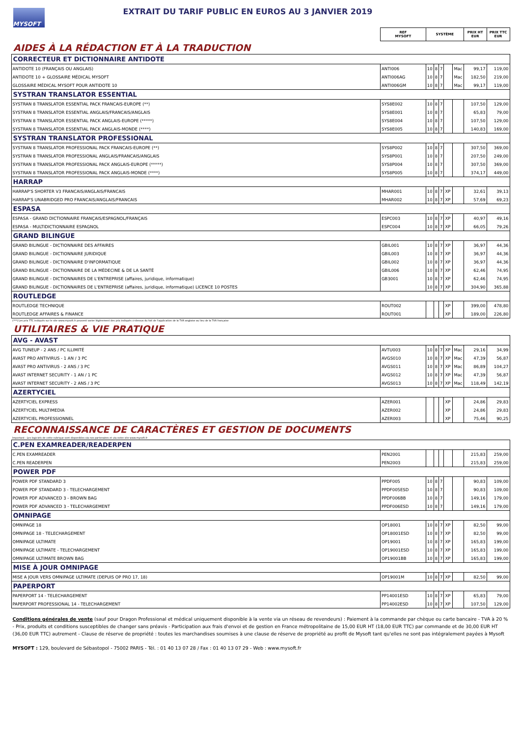MYSOFT
EXTRAIT DU TARIF PUBLIC EN EUROS AU 3 JANVIER 2019
| | REF MYSOFT | SYSTÈME | | | | | PRIX HT EUR | PRIX TTC EUR |
| AIDES À LA RÉDACTION ET À LA TRADUCTION | | | | | | | | |
| CORRECTEUR ET DICTIONNAIRE ANTIDOTE | | | | | | | | |
| ANTIDOTE 10 (FRANÇAIS OU ANGLAIS) | ANTI006 | 10 | 8 | 7 | | Mac | 99,17 | 119,00 |
| ANTIDOTE 10 + GLOSSAIRE MÉDICAL MYSOFT | ANTI006AG | 10 | 8 | 7 | | Mac | 182,50 | 219,00 |
| GLOSSAIRE MÉDICAL MYSOFT POUR ANTIDOTE 10 | ANTI006GM | 10 | 8 | 7 | | Mac | 99,17 | 119,00 |
| SYSTRAN TRANSLATOR ESSENTIAL | | | | | | | | |
| SYSTRAN 8 TRANSLATOR ESSENTIAL PACK FRANCAIS-EUROPE (**) | SYS8E002 | 10 | 8 | 7 | | | 107,50 | 129,00 |
| SYSTRAN 8 TRANSLATOR ESSENTIAL ANGLAIS/FRANCAIS/ANGLAIS | SYS8E001 | 10 | 8 | 7 | | | 65,83 | 79,00 |
| SYSTRAN 8 TRANSLATOR ESSENTIAL PACK ANGLAIS-EUROPE (*****) | SYS8E004 | 10 | 8 | 7 | | | 107,50 | 129,00 |
| SYSTRAN 8 TRANSLATOR ESSENTIAL PACK ANGLAIS-MONDE (****) | SYS8E005 | 10 | 8 | 7 | | | 140,83 | 169,00 |
| SYSTRAN TRANSLATOR PROFESSIONAL | | | | | | | | |
| SYSTRAN 8 TRANSLATOR PROFESSIONAL PACK FRANCAIS-EUROPE (**) | SYS8P002 | 10 | 8 | 7 | | | 307,50 | 369,00 |
| SYSTRAN 8 TRANSLATOR PROFESSIONAL ANGLAIS/FRANCAIS/ANGLAIS | SYS8P001 | 10 | 8 | 7 | | | 207,50 | 249,00 |
| SYSTRAN 8 TRANSLATOR PROFESSIONAL PACK ANGLAIS-EUROPE (*****) | SYS8P004 | 10 | 8 | 7 | | | 307,50 | 369,00 |
| SYSTRAN 8 TRANSLATOR PROFESSIONAL PACK ANGLAIS-MONDE (****) | SYS8P005 | 10 | 8 | 7 | | | 374,17 | 449,00 |
| HARRAP | | | | | | | | |
| HARRAP'S SHORTER V3 FRANCAIS/ANGLAIS/FRANCAIS | MHAR001 | 10 | 8 | 7 | XP | | 32,61 | 39,13 |
| HARRAP'S UNABRIDGED PRO FRANCAIS/ANGLAIS/FRANCAIS | MHAR002 | 10 | 8 | 7 | XP | | 57,69 | 69,23 |
| ESPASA | | | | | | | | |
| ESPASA - GRAND DICTIONNAIRE FRANÇAIS/ESPAGNOL/FRANÇAIS | ESPC003 | 10 | 8 | 7 | XP | | 40,97 | 49,16 |
| ESPASA - MULTIDICTIONNAIRE ESPAGNOL | ESPC004 | 10 | 8 | 7 | XP | | 66,05 | 79,26 |
| GRAND BILINGUE | | | | | | | | |
| GRAND BILINGUE - DICTIONNAIRE DES AFFAIRES | GBIL001 | 10 | 8 | 7 | XP | | 36,97 | 44,36 |
| GRAND BILINGUE - DICTIONNAIRE JURIDIQUE | GBIL003 | 10 | 8 | 7 | XP | | 36,97 | 44,36 |
| GRAND BILINGUE - DICTIONNAIRE D'INFORMATIQUE | GBIL002 | 10 | 8 | 7 | XP | | 36,97 | 44,36 |
| GRAND BILINGUE - DICTIONNAIRE DE LA MÉDECINE & DE LA SANTÉ | GBIL006 | 10 | 8 | 7 | XP | | 62,46 | 74,95 |
| GRAND BILINGUE - DICTIONNAIRES DE L'ENTREPRISE (affaires, juridique, informatique) | GB3001 | 10 | 8 | 7 | XP | | 62,46 | 74,95 |
| GRAND BILINGUE - DICTIONNAIRES DE L'ENTREPRISE (affaires, juridique, informatique) LICENCE 10 POSTES | | 10 | 8 | 7 | XP | | 304,90 | 365,88 |
| ROUTLEDGE | | | | | | | | |
| ROUTLEDGE TECHNIQUE | ROUT002 | | | | XP | | 399,00 | 478,80 |
| ROUTLEDGE AFFAIRES & FINANCE | ROUT001 | | | | XP | | 189,00 | 226,80 |
| (***) Les prix TTC indiqués sur le site www.mysoft.fr peuvent varier légèrement des prix indiqués ci-dessus du fait de l'application de la TVA anglaise au lieu de la TVA française | | | | | | | | |
| UTILITAIRES & VIE PRATIQUE | | | | | | | | |
| AVG - AVAST | | | | | | | | |
| AVG TUNEUP - 2 ANS / PC ILLIMITÉ | AVTU003 | 10 | 8 | 7 | XP | Mac | 29,16 | 34,99 |
| AVAST PRO ANTIVIRUS - 1 AN / 3 PC | AVGS010 | 10 | 8 | 7 | XP | Mac | 47,39 | 56,87 |
| AVAST PRO ANTIVIRUS - 2 ANS / 3 PC | AVGS011 | 10 | 8 | 7 | XP | Mac | 86,89 | 104,27 |
| AVAST INTERNET SECURITY - 1 AN / 1 PC | AVGS012 | 10 | 8 | 7 | XP | Mac | 47,39 | 56,87 |
| AVAST INTERNET SECURITY - 2 ANS / 3 PC | AVGS013 | 10 | 8 | 7 | XP | Mac | 118,49 | 142,19 |
| AZERTYCIEL | | | | | | | | |
| AZERTYCIEL EXPRESS | AZER001 | | | | XP | | 24,86 | 29,83 |
| AZERTYCIEL MULTIMEDIA | AZER002 | | | | XP | | 24,86 | 29,83 |
| AZERTYCIEL PROFESSIONNEL | AZER003 | | | | XP | | 75,46 | 90,25 |
| RECONNAISSANCE DE CARACTÈRES ET GESTION DE DOCUMENTS | | | | | | | | |
| Important : Les logiciels de cette rubrique sont disponibles via nos partenaires et via notre site www.mysoft.fr | | | | | | | | |
| C.PEN EXAMREADER/READERPEN | | | | | | | | |
| C.PEN EXAMREADER | PEN2001 | | | | | | 215,83 | 259,00 |
| C.PEN READERPEN | PEN2003 | | | | | | 215,83 | 259,00 |
| POWER PDF | | | | | | | | |
| POWER PDF STANDARD 3 | PPDF005 | 10 | 8 | 7 | | | 90,83 | 109,00 |
| POWER PDF STANDARD 3 - TELECHARGEMENT | PPDF005ESD | 10 | 8 | 7 | | | 90,83 | 109,00 |
| POWER PDF ADVANCED 3 - BROWN BAG | PPDF006BB | 10 | 8 | 7 | | | 149,16 | 179,00 |
| POWER PDF ADVANCED 3 - TELECHARGEMENT | PPDF006ESD | 10 | 8 | 7 | | | 149,16 | 179,00 |
| OMNIPAGE | | | | | | | | |
| OMNIPAGE 18 | OP18001 | 10 | 8 | 7 | XP | | 82,50 | 99,00 |
| OMNIPAGE 18 - TELECHARGEMENT | OP18001ESD | 10 | 8 | 7 | XP | | 82,50 | 99,00 |
| OMNIPAGE ULTIMATE | OP19001 | 10 | 8 | 7 | XP | | 165,83 | 199,00 |
| OMNIPAGE ULTIMATE - TELECHARGEMENT | OP19001ESD | 10 | 8 | 7 | XP | | 165,83 | 199,00 |
| OMNIPAGE ULTIMATE BROWN BAG | OP19001BB | 10 | 8 | 7 | XP | | 165,83 | 199,00 |
| MISE À JOUR OMNIPAGE | | | | | | | | |
| MISE A JOUR VERS OMNIPAGE ULTIMATE (DEPUIS OP PRO 17, 18) | OP19001M | 10 | 8 | 7 | XP | | 82,50 | 99,00 |
| PAPERPORT | | | | | | | | |
| PAPERPORT 14 - TELECHARGEMENT | PP14001ESD | 10 | 8 | 7 | XP | | 65,83 | 79,00 |
| PAPERPORT PROFESSIONAL 14 - TELECHARGEMENT | PP14002ESD | 10 | 8 | 7 | XP | | 107,50 | 129,00 |
Conditions générales de vente (sauf pour Dragon Professional et médical uniquement disponible à la vente via un réseau de revendeurs) : Paiement à la commande par chèque ou carte bancaire - TVA à 20 % - Prix, produits et conditions susceptibles de changer sans préavis - Participation aux frais d'envoi et de gestion en France métropolitaine de 15,00 EUR HT (18,00 EUR TTC) par commande et de 30,00 EUR HT (36,00 EUR TTC) autrement - Clause de réserve de propriété : toutes les marchandises soumises à une clause de réserve de propriété au profit de Mysoft tant qu'elles ne sont pas intégralement payées à Mysoft
MYSOFT : 129, boulevard de Sébastopol - 75002 PARIS - Tél. : 01 40 13 07 28 / Fax : 01 40 13 07 29 - Web : www.mysoft.fr